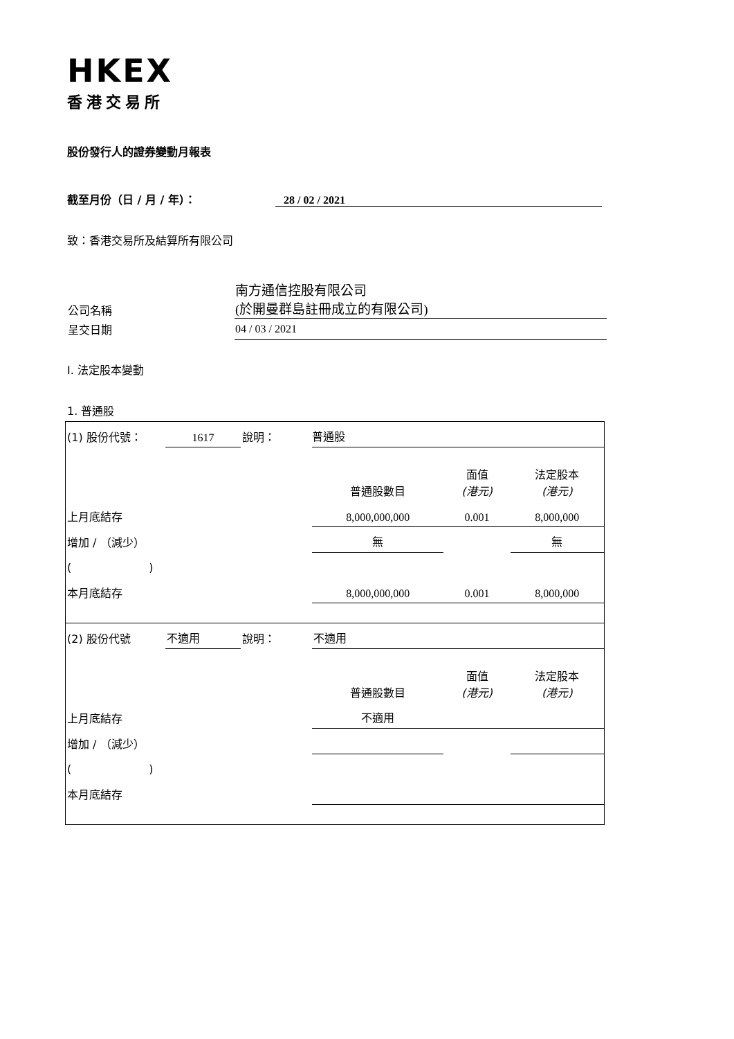HKEX
香港交易所
股份發行人的證券變動月報表
截至月份（日 / 月 / 年）： 28 / 02 / 2021
致：香港交易所及結算所有限公司
| 公司名稱 | 南方通信控股有限公司 (於開曼群島註冊成立的有限公司) |
| 呈交日期 | 04 / 03 / 2021 |
I. 法定股本變動
1. 普通股
| (1) 股份代號： | 1617 | 說明： | 普通股 | | |
| | | | 普通股數目 | 面值 (港元) | 法定股本 (港元) |
| 上月底結存 | | | 8,000,000,000 | 0.001 | 8,000,000 |
| 增加 / （減少） | | | 無 | | 無 |
| ( ) | | | | | |
| 本月底結存 | | | 8,000,000,000 | 0.001 | 8,000,000 |
| (2) 股份代號 | 不適用 | 說明： | 不適用 | | |
| | | | 普通股數目 | 面值 (港元) | 法定股本 (港元) |
| 上月底結存 | | | 不適用 | | |
| 增加 / （減少） | | | | | |
| ( ) | | | | | |
| 本月底結存 | | | | | |